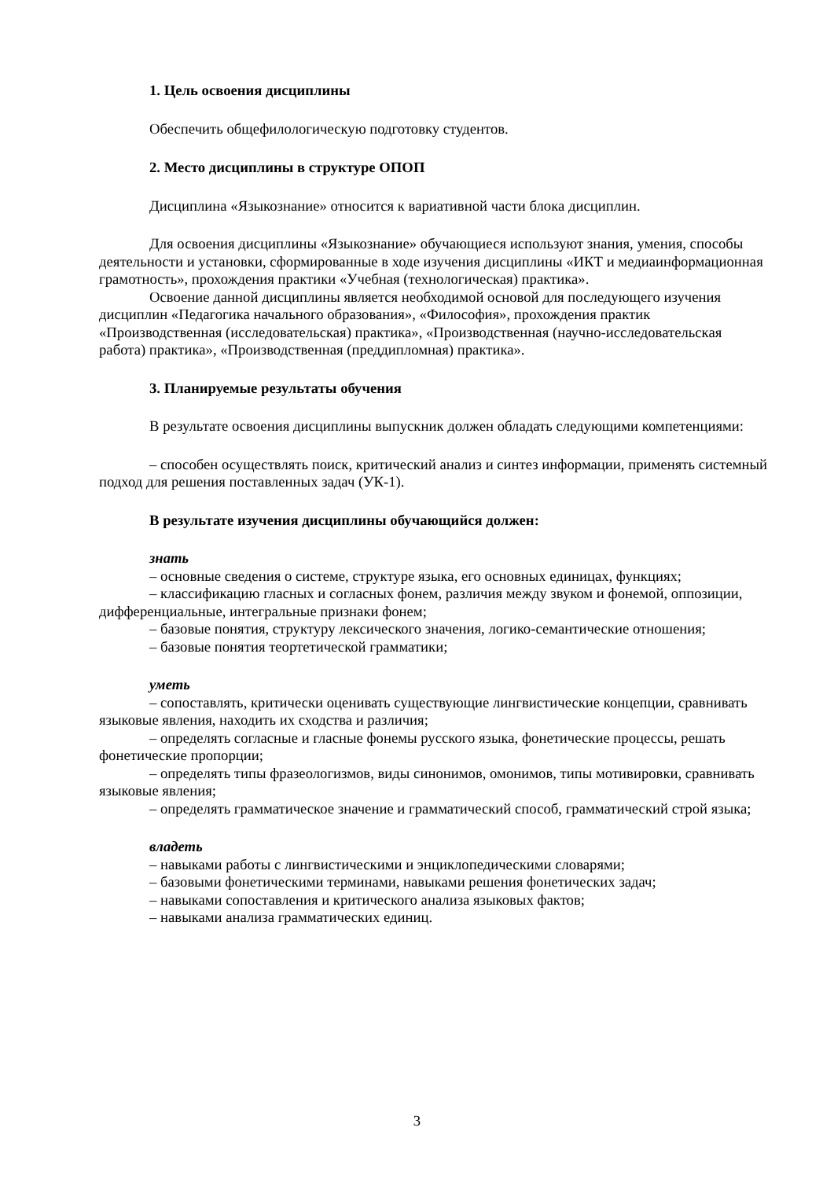1. Цель освоения дисциплины
Обеспечить общефилологическую подготовку студентов.
2. Место дисциплины в структуре ОПОП
Дисциплина «Языкознание» относится к вариативной части блока дисциплин.
Для освоения дисциплины «Языкознание» обучающиеся используют знания, умения, способы деятельности и установки, сформированные в ходе изучения дисциплины «ИКТ и медиаинформационная грамотность», прохождения практики «Учебная (технологическая) практика».
Освоение данной дисциплины является необходимой основой для последующего изучения дисциплин «Педагогика начального образования», «Философия», прохождения практик «Производственная (исследовательская) практика», «Производственная (научно-исследовательская работа) практика», «Производственная (преддипломная) практика».
3. Планируемые результаты обучения
В результате освоения дисциплины выпускник должен обладать следующими компетенциями:
– способен осуществлять поиск, критический анализ и синтез информации, применять системный подход для решения поставленных задач (УК-1).
В результате изучения дисциплины обучающийся должен:
знать
– основные сведения о системе, структуре языка, его основных единицах, функциях;
– классификацию гласных и согласных фонем, различия между звуком и фонемой, оппозиции, дифференциальные, интегральные признаки фонем;
– базовые понятия, структуру лексического значения, логико-семантические отношения;
– базовые понятия теортетической грамматики;
уметь
– сопоставлять, критически оценивать существующие лингвистические концепции, сравнивать языковые явления, находить их сходства и различия;
– определять согласные и гласные фонемы русского языка, фонетические процессы, решать фонетические пропорции;
– определять типы фразеологизмов, виды синонимов, омонимов, типы мотивировки, сравнивать языковые явления;
– определять грамматическое значение и грамматический способ, грамматический строй языка;
владеть
– навыками работы с лингвистическими и энциклопедическими словарями;
– базовыми фонетическими терминами, навыками решения фонетических задач;
– навыками сопоставления и критического анализа языковых фактов;
– навыками анализа грамматических единиц.
3